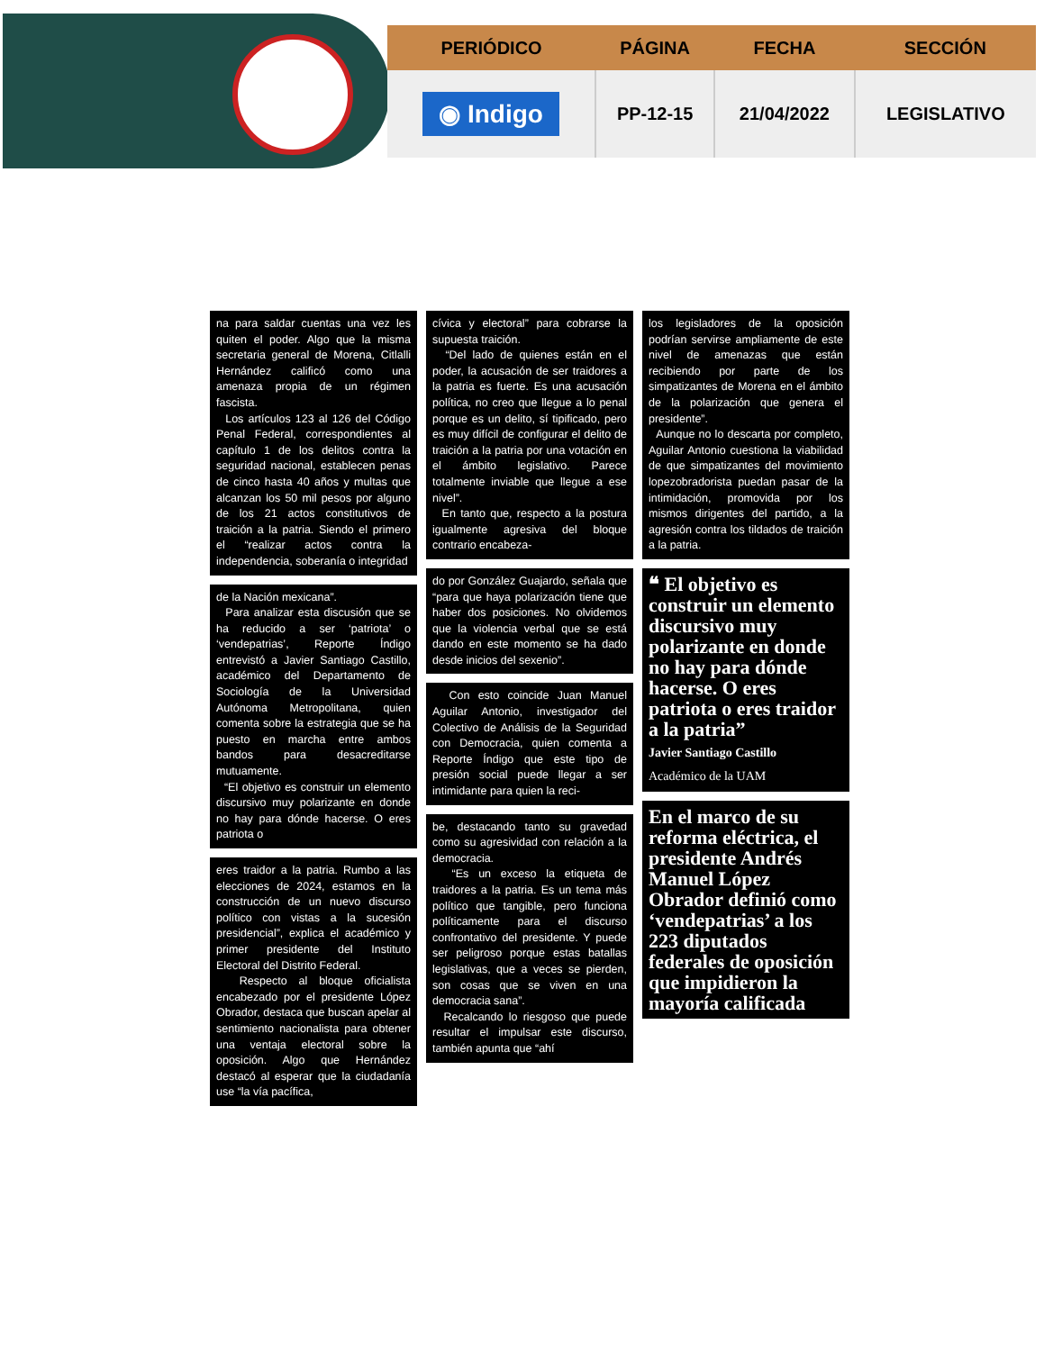| PERIÓDICO | PÁGINA | FECHA | SECCIÓN |
| --- | --- | --- | --- |
| ◉ Indigo | PP-12-15 | 21/04/2022 | LEGISLATIVO |
na para saldar cuentas una vez les quiten el poder. Algo que la misma secretaria general de Morena, Citlalli Hernández calificó como una amenaza propia de un régimen fascista.
Los artículos 123 al 126 del Código Penal Federal, correspondientes al capítulo 1 de los delitos contra la seguridad nacional, establecen penas de cinco hasta 40 años y multas que alcanzan los 50 mil pesos por alguno de los 21 actos constitutivos de traición a la patria. Siendo el primero el “realizar actos contra la independencia, soberanía o integridad
de la Nación mexicana”.
Para analizar esta discusión que se ha reducido a ser ‘patriota’ o ‘vendepatrias’, Reporte Índigo entrevistó a Javier Santiago Castillo, académico del Departamento de Sociología de la Universidad Autónoma Metropolitana, quien comenta sobre la estrategia que se ha puesto en marcha entre ambos bandos para desacreditarse mutuamente.
“El objetivo es construir un elemento discursivo muy polarizante en donde no hay para dónde hacerse. O eres patriota o
eres traidor a la patria. Rumbo a las elecciones de 2024, estamos en la construcción de un nuevo discurso político con vistas a la sucesión presidencial”, explica el académico y primer presidente del Instituto Electoral del Distrito Federal.
Respecto al bloque oficialista encabezado por el presidente López Obrador, destaca que buscan apelar al sentimiento nacionalista para obtener una ventaja electoral sobre la oposición. Algo que Hernández destacó al esperar que la ciudadanía use “la vía pacífica,
cívica y electoral” para cobrarse la supuesta traición.
“Del lado de quienes están en el poder, la acusación de ser traidores a la patria es fuerte. Es una acusación política, no creo que llegue a lo penal porque es un delito, sí tipificado, pero es muy difícil de configurar el delito de traición a la patria por una votación en el ámbito legislativo. Parece totalmente inviable que llegue a ese nivel”.
En tanto que, respecto a la postura igualmente agresiva del bloque contrario encabeza-
do por González Guajardo, señala que “para que haya polarización tiene que haber dos posiciones. No olvidemos que la violencia verbal que se está dando en este momento se ha dado desde inicios del sexenio”.
Con esto coincide Juan Manuel Aguilar Antonio, investigador del Colectivo de Análisis de la Seguridad con Democracia, quien comenta a Reporte Índigo que este tipo de presión social puede llegar a ser intimidante para quien la reci-
be, destacando tanto su gravedad como su agresividad con relación a la democracia.
“Es un exceso la etiqueta de traidores a la patria. Es un tema más político que tangible, pero funciona políticamente para el discurso confrontativo del presidente. Y puede ser peligroso porque estas batallas legislativas, que a veces se pierden, son cosas que se viven en una democracia sana”.
Recalcando lo riesgoso que puede resultar el impulsar este discurso, también apunta que “ahí
los legisladores de la oposición podrían servirse ampliamente de este nivel de amenazas que están recibiendo por parte de los simpatizantes de Morena en el ámbito de la polarización que genera el presidente”.
Aunque no lo descarta por completo, Aguilar Antonio cuestiona la viabilidad de que simpatizantes del movimiento lopezobradorista puedan pasar de la intimidación, promovida por los mismos dirigentes del partido, a la agresión contra los tildados de traición a la patria.
❝ El objetivo es construir un elemento discursivo muy polarizante en donde no hay para dónde hacerse. O eres patriota o eres traidor a la patria”
Javier Santiago Castillo
Académico de la UAM
En el marco de su reforma eléctrica, el presidente Andrés Manuel López Obrador definió como ‘vendepatrias’ a los 223 diputados federales de oposición que impidieron la mayoría calificada